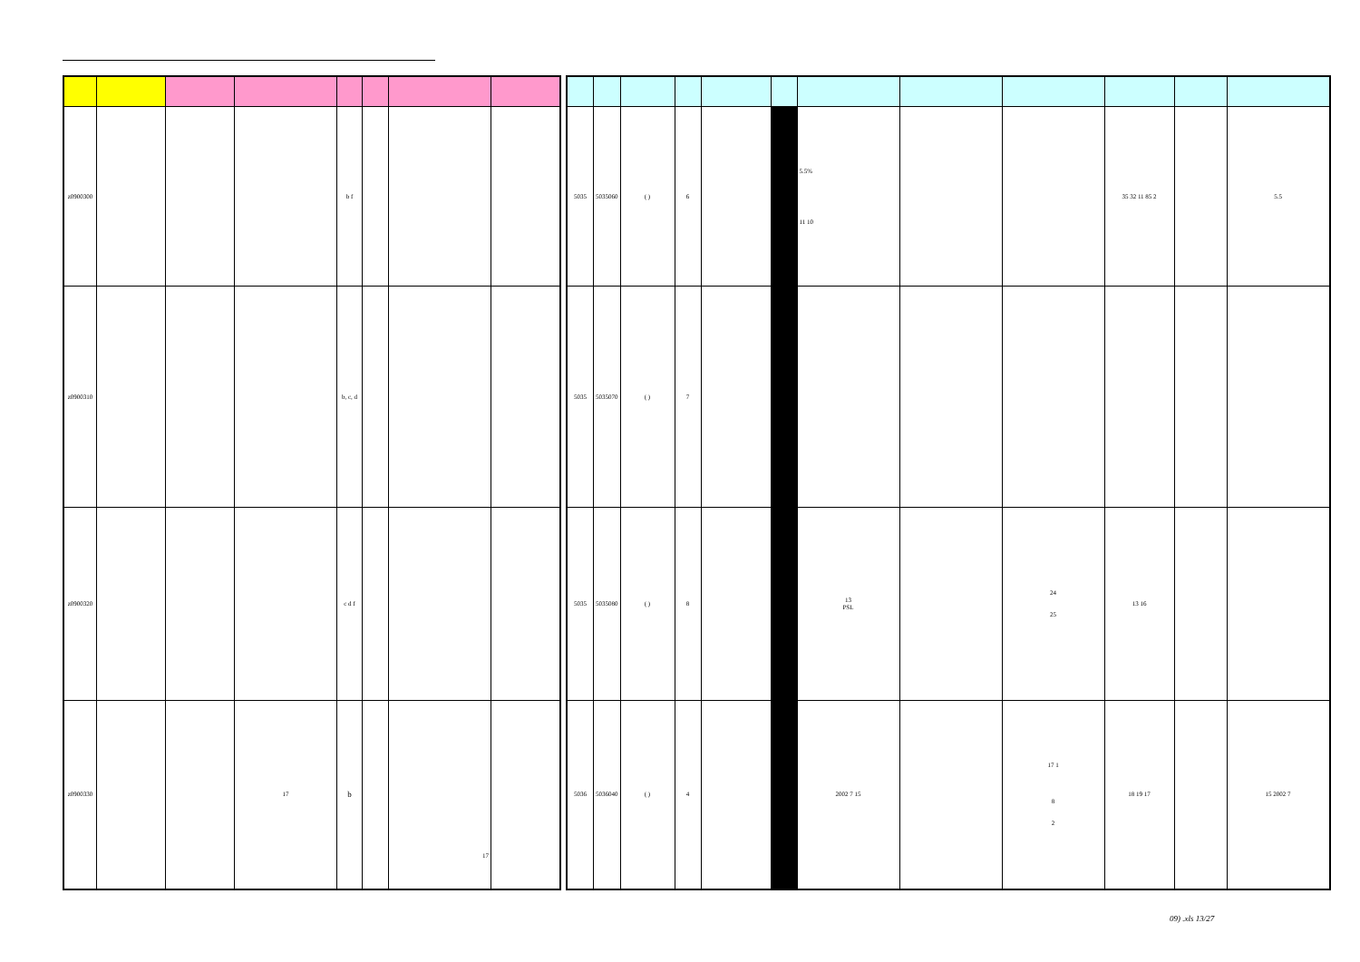| z0900300 | | | | b f | | | |
| z0900310 | | | | b, c, d | | | |
| z0900320 | | | | c d f | | | |
| z0900330 | | | 17 | b | | 17 | |
| 5035 | 5035060 | ( ) | 6 | | | 5.5% 11 10 | | | 35 32 11 85 2 | | 5.5 |
| 5035 | 5035070 | ( ) | 7 | | | | | | | | |
| 5035 | 5035080 | ( ) | 8 | | | 13 PSL | | 24 25 | 13 16 | | |
| 5036 | 5036040 | ( ) | 4 | | | 2002 7 15 | | 17 1 8 2 | 18 19 17 | | 15 2002 7 |
09) .xls 13/27